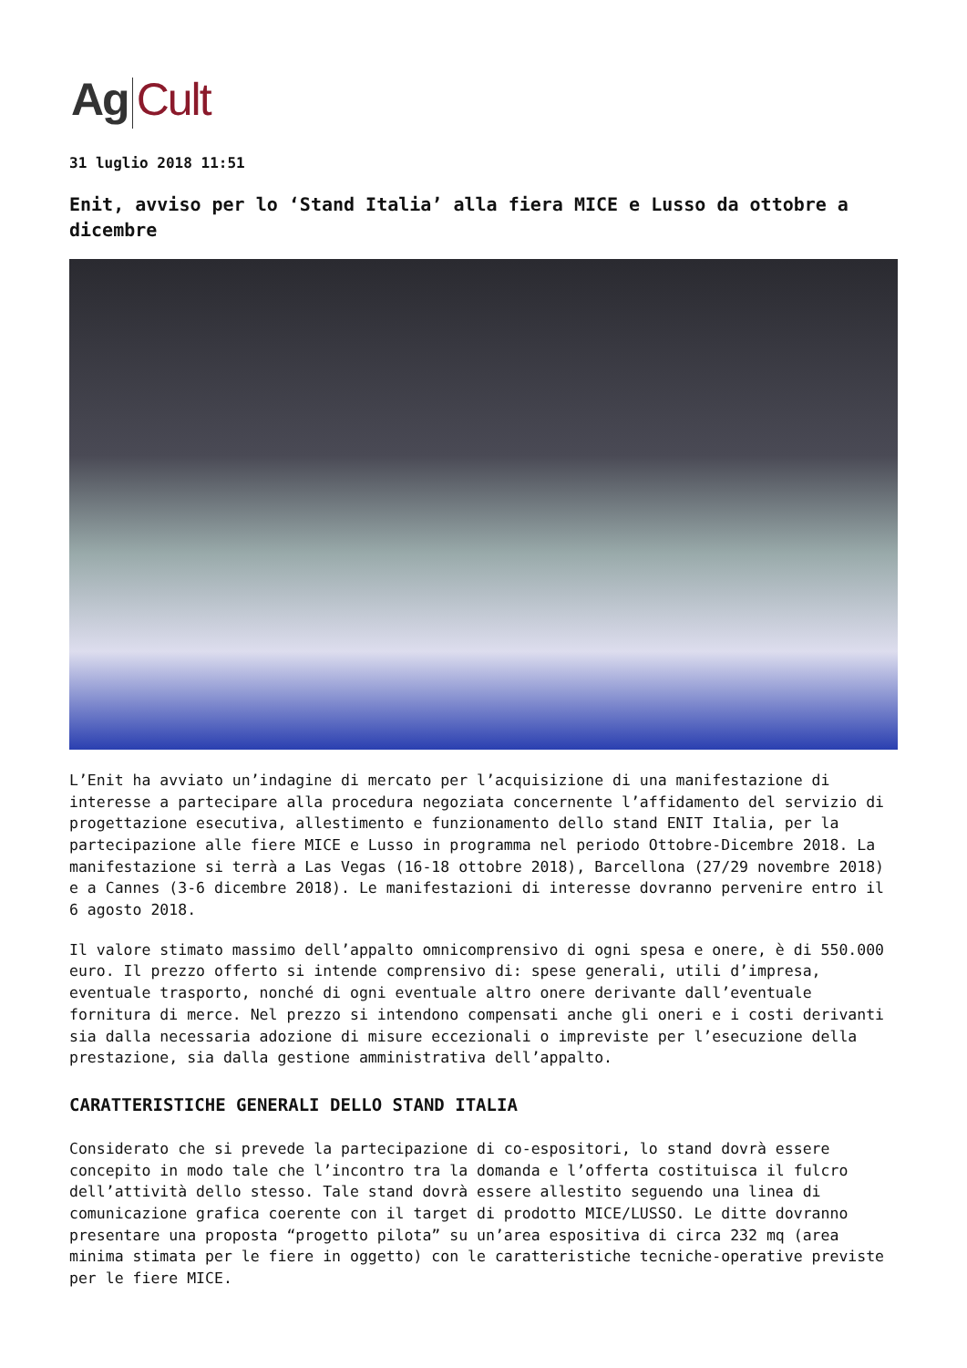Ag Cult
31 luglio 2018 11:51
Enit, avviso per lo ‘Stand Italia’ alla fiera MICE e Lusso da ottobre a dicembre
L’Enit ha avviato un’indagine di mercato per l’acquisizione di una manifestazione di interesse a partecipare alla procedura negoziata concernente l’affidamento del servizio di progettazione esecutiva, allestimento e funzionamento dello stand ENIT Italia, per la partecipazione alle fiere MICE e Lusso in programma nel periodo Ottobre-Dicembre 2018. La manifestazione si terrà a Las Vegas (16-18 ottobre 2018), Barcellona (27/29 novembre 2018) e a Cannes (3-6 dicembre 2018). Le manifestazioni di interesse dovranno pervenire entro il 6 agosto 2018.
Il valore stimato massimo dell’appalto omnicomprensivo di ogni spesa e onere, è di 550.000 euro. Il prezzo offerto si intende comprensivo di: spese generali, utili d’impresa, eventuale trasporto, nonché di ogni eventuale altro onere derivante dall’eventuale fornitura di merce. Nel prezzo si intendono compensati anche gli oneri e i costi derivanti sia dalla necessaria adozione di misure eccezionali o impreviste per l’esecuzione della prestazione, sia dalla gestione amministrativa dell’appalto.
CARATTERISTICHE GENERALI DELLO STAND ITALIA
Considerato che si prevede la partecipazione di co-espositori, lo stand dovrà essere concepito in modo tale che l’incontro tra la domanda e l’offerta costituisca il fulcro dell’attività dello stesso. Tale stand dovrà essere allestito seguendo una linea di comunicazione grafica coerente con il target di prodotto MICE/LUSSO. Le ditte dovranno presentare una proposta “progetto pilota” su un’area espositiva di circa 232 mq (area minima stimata per le fiere in oggetto) con le caratteristiche tecniche-operative previste per le fiere MICE.